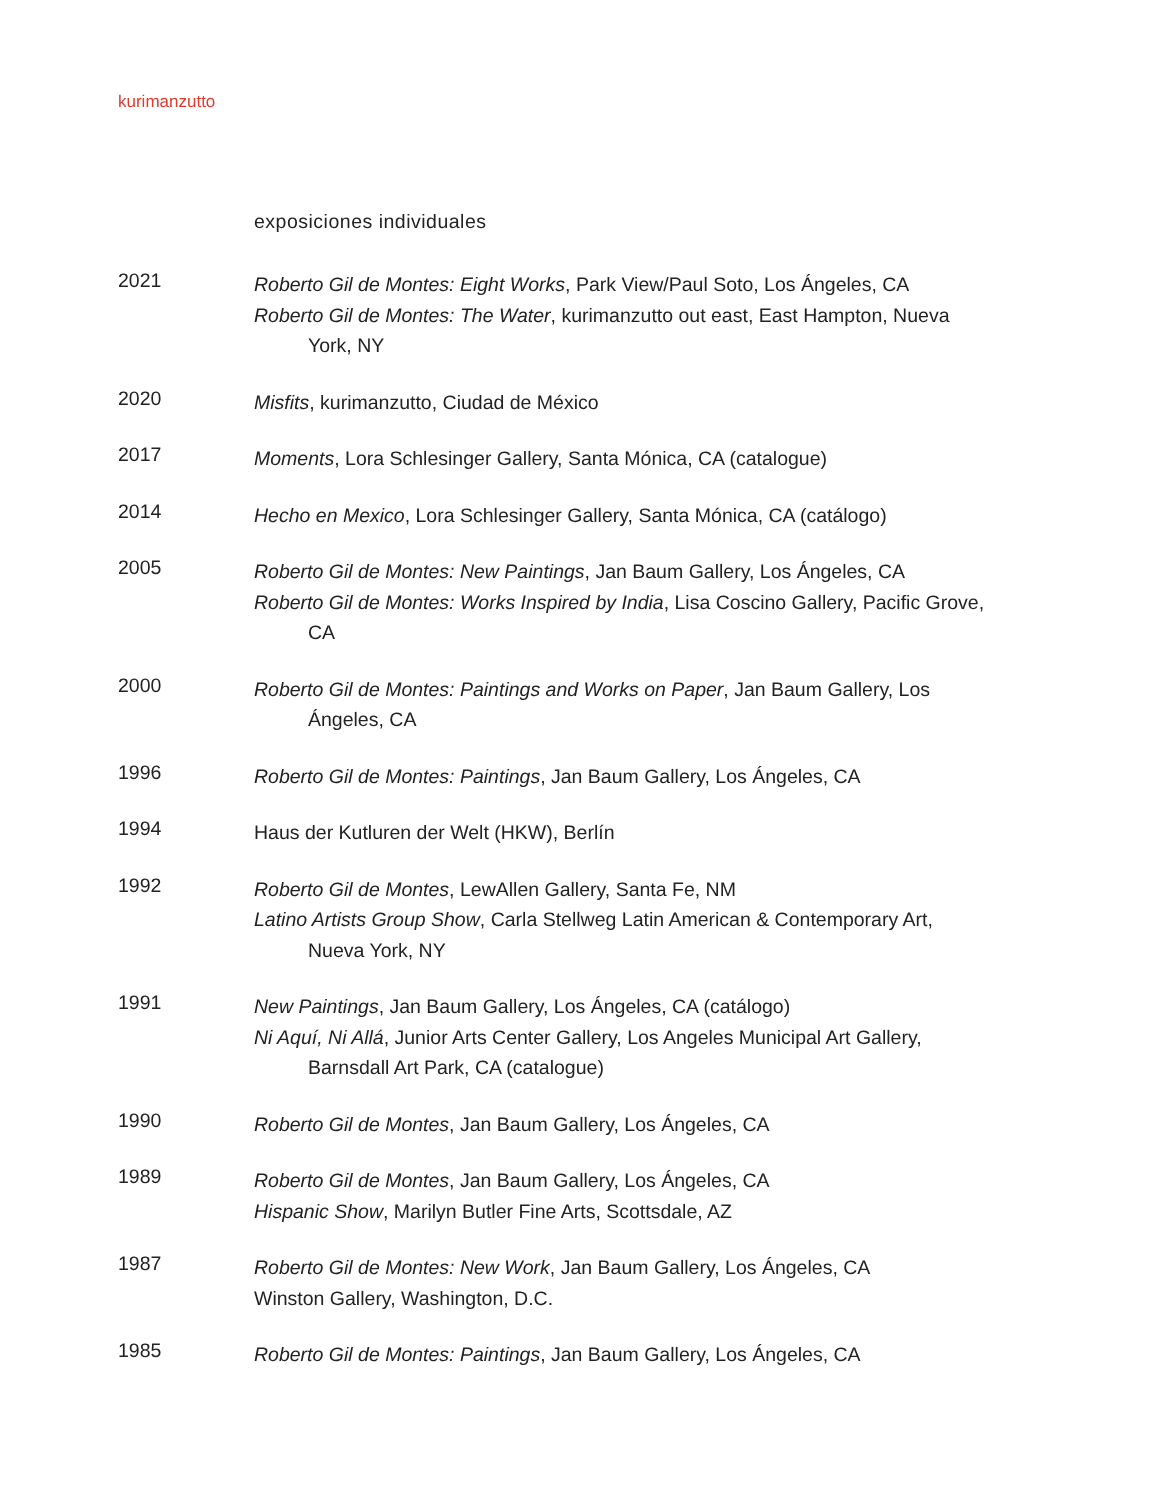kurimanzutto
exposiciones individuales
2021
Roberto Gil de Montes: Eight Works, Park View/Paul Soto, Los Ángeles, CA
Roberto Gil de Montes: The Water, kurimanzutto out east, East Hampton, Nueva York, NY
2020
Misfits, kurimanzutto, Ciudad de México
2017
Moments, Lora Schlesinger Gallery, Santa Mónica, CA (catalogue)
2014
Hecho en Mexico, Lora Schlesinger Gallery, Santa Mónica, CA (catálogo)
2005
Roberto Gil de Montes: New Paintings, Jan Baum Gallery, Los Ángeles, CA
Roberto Gil de Montes: Works Inspired by India, Lisa Coscino Gallery, Pacific Grove, CA
2000
Roberto Gil de Montes: Paintings and Works on Paper, Jan Baum Gallery, Los Ángeles, CA
1996
Roberto Gil de Montes: Paintings, Jan Baum Gallery, Los Ángeles, CA
1994
Haus der Kutluren der Welt (HKW), Berlín
1992
Roberto Gil de Montes, LewAllen Gallery, Santa Fe, NM
Latino Artists Group Show, Carla Stellweg Latin American & Contemporary Art, Nueva York, NY
1991
New Paintings, Jan Baum Gallery, Los Ángeles, CA (catálogo)
Ni Aquí, Ni Allá, Junior Arts Center Gallery, Los Angeles Municipal Art Gallery, Barnsdall Art Park, CA (catalogue)
1990
Roberto Gil de Montes, Jan Baum Gallery, Los Ángeles, CA
1989
Roberto Gil de Montes, Jan Baum Gallery, Los Ángeles, CA
Hispanic Show, Marilyn Butler Fine Arts, Scottsdale, AZ
1987
Roberto Gil de Montes: New Work, Jan Baum Gallery, Los Ángeles, CA
Winston Gallery, Washington, D.C.
1985
Roberto Gil de Montes: Paintings, Jan Baum Gallery, Los Ángeles, CA